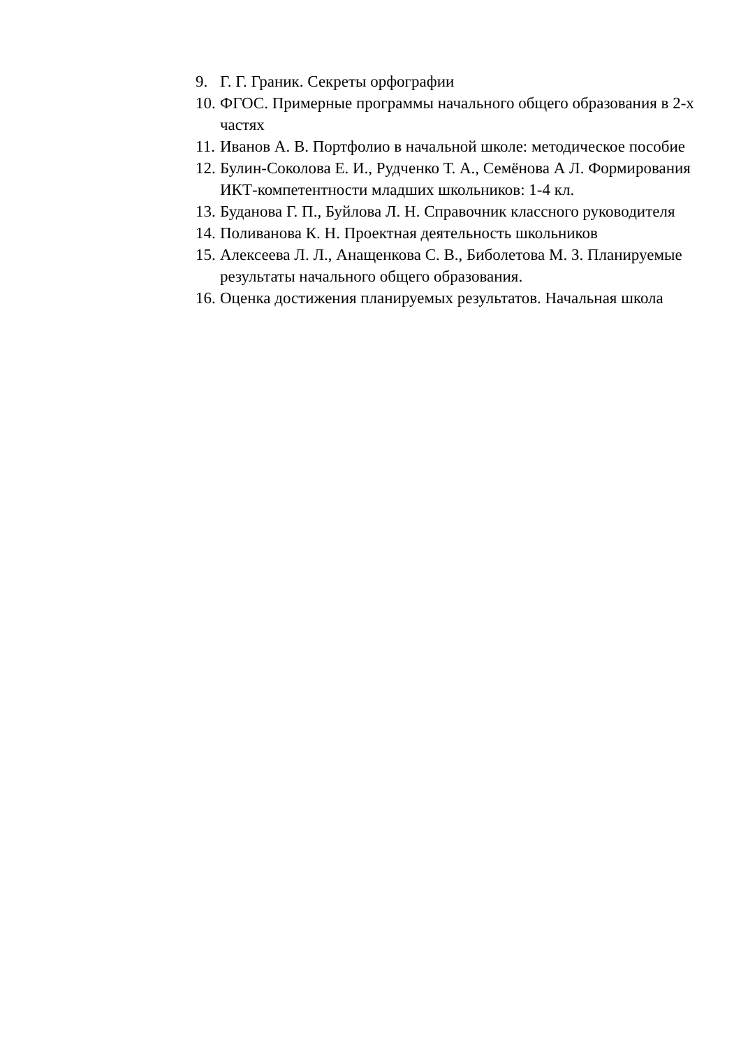9. Г. Г. Граник. Секреты орфографии
10. ФГОС. Примерные программы начального общего образования в 2-х частях
11. Иванов А. В. Портфолио в начальной школе: методическое пособие
12. Булин-Соколова Е. И., Рудченко Т. А., Семёнова А Л. Формирования ИКТ-компетентности младших школьников: 1-4 кл.
13. Буданова Г. П., Буйлова Л. Н. Справочник классного руководителя
14. Поливанова К. Н. Проектная деятельность школьников
15. Алексеева Л. Л., Анащенкова С. В., Биболетова М. З. Планируемые результаты начального общего образования.
16. Оценка достижения планируемых результатов. Начальная школа